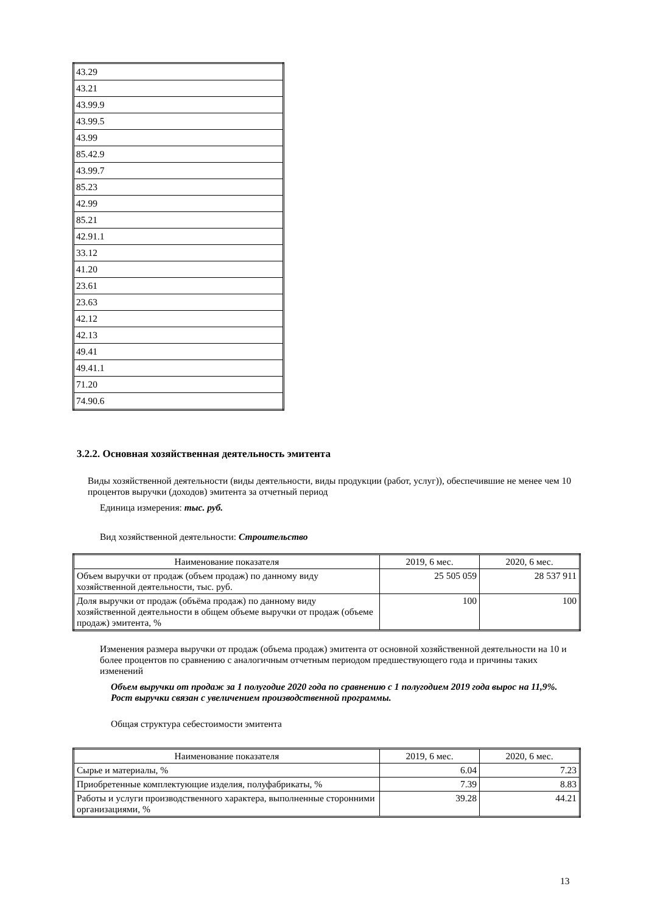| 43.29 |
| 43.21 |
| 43.99.9 |
| 43.99.5 |
| 43.99 |
| 85.42.9 |
| 43.99.7 |
| 85.23 |
| 42.99 |
| 85.21 |
| 42.91.1 |
| 33.12 |
| 41.20 |
| 23.61 |
| 23.63 |
| 42.12 |
| 42.13 |
| 49.41 |
| 49.41.1 |
| 71.20 |
| 74.90.6 |
3.2.2. Основная хозяйственная деятельность эмитента
Виды хозяйственной деятельности (виды деятельности, виды продукции (работ, услуг)), обеспечившие не менее чем 10 процентов выручки (доходов) эмитента за отчетный период
Единица измерения: тыс. руб.
Вид хозяйственной деятельности: Строительство
| Наименование показателя | 2019, 6 мес. | 2020, 6 мес. |
| Объем выручки от продаж (объем продаж) по данному виду хозяйственной деятельности, тыс. руб. | 25 505 059 | 28 537 911 |
| Доля выручки от продаж (объёма продаж) по данному виду хозяйственной деятельности в общем объеме выручки от продаж (объеме продаж) эмитента, % | 100 | 100 |
Изменения размера выручки от продаж (объема продаж) эмитента от основной хозяйственной деятельности на 10 и более процентов по сравнению с аналогичным отчетным периодом предшествующего года и причины таких изменений
Объем выручки от продаж за 1 полугодие 2020 года по сравнению с 1 полугодием 2019 года вырос на 11,9%. Рост выручки связан с увеличением производственной программы.
Общая структура себестоимости эмитента
| Наименование показателя | 2019, 6 мес. | 2020, 6 мес. |
| Сырье и материалы, % | 6.04 | 7.23 |
| Приобретенные комплектующие изделия, полуфабрикаты, % | 7.39 | 8.83 |
| Работы и услуги производственного характера, выполненные сторонними организациями, % | 39.28 | 44.21 |
13